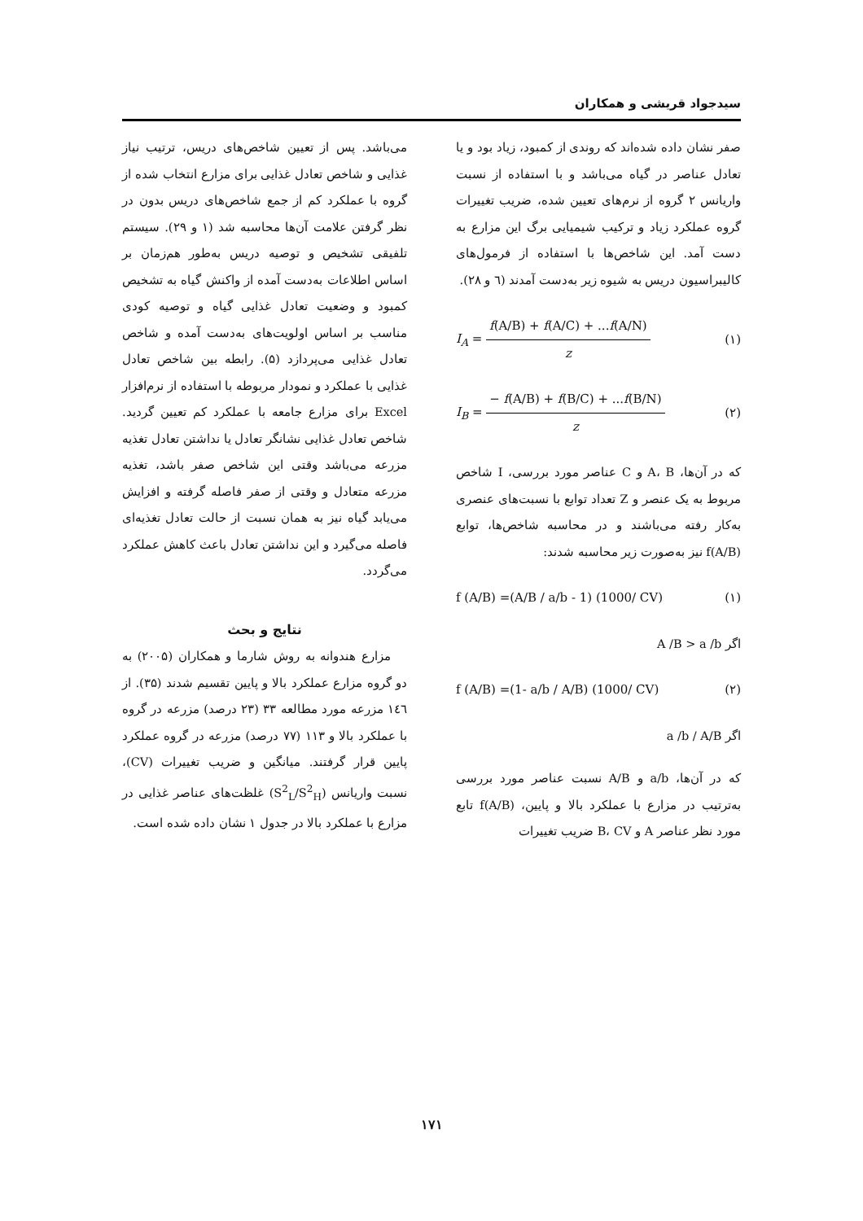سیدجواد قریشی و همکاران
صفر نشان داده شده‌اند که روندی از کمبود، زیاد بود و یا تعادل عناصر در گیاه می‌باشد و با استفاده از نسبت واریانس ۲ گروه از نرم‌های تعیین شده، ضریب تغییرات گروه عملکرد زیاد و ترکیب شیمیایی برگ این مزارع به دست آمد. این شاخص‌ها با استفاده از فرمول‌های کالیبراسیون دریس به شیوه زیر به‌دست آمدند (٦ و ٢٨).
I<sub>A</sub> = f(A/B) + f(A/C) + ...f(A/N) z (۱)
I<sub>B</sub> = − f(A/B) + f(B/C) + ...f(B/N) z (۲)
که در آن‌ها، A، B و C عناصر مورد بررسی، I شاخص مربوط به یک عنصر و Z تعداد توابع با نسبت‌های عنصری به‌کار رفته می‌باشند و در محاسبه شاخص‌ها، توابع f(A/B) نیز به‌صورت زیر محاسبه شدند:
f (A/B) =(A/B / a/b - 1) (1000/ CV) (۱)
اگر A /B > a /b
f (A/B) =(1- a/b / A/B) (1000/ CV) (۲)
اگر a /b / A/B
که در آن‌ها، a/b و A/B نسبت عناصر مورد بررسی به‌ترتیب در مزارع با عملکرد بالا و پایین، f(A/B) تابع مورد نظر عناصر A و B، CV ضریب تغییرات
می‌باشد. پس از تعیین شاخص‌های دریس، ترتیب نیاز غذایی و شاخص تعادل غذایی برای مزارع انتخاب شده از گروه با عملکرد کم از جمع شاخص‌های دریس بدون در نظر گرفتن علامت آن‌ها محاسبه شد (۱ و ۲۹). سیستم تلفیقی تشخیص و توصیه دریس به‌طور هم‌زمان بر اساس اطلاعات به‌دست آمده از واکنش گیاه به تشخیص کمبود و وضعیت تعادل غذایی گیاه و توصیه کودی مناسب بر اساس اولویت‌های به‌دست آمده و شاخص تعادل غذایی می‌پردازد (۵). رابطه بین شاخص تعادل غذایی با عملکرد و نمودار مربوطه با استفاده از نرم‌افزار Excel برای مزارع جامعه با عملکرد کم تعیین گردید. شاخص تعادل غذایی نشانگر تعادل یا نداشتن تعادل تغذیه مزرعه می‌باشد وقتی این شاخص صفر باشد، تغذیه مزرعه متعادل و وقتی از صفر فاصله گرفته و افزایش می‌یابد گیاه نیز به همان نسبت از حالت تعادل تغذیه‌ای فاصله می‌گیرد و این نداشتن تعادل باعث کاهش عملکرد می‌گردد.
نتایج و بحث
مزارع هندوانه به روش شارما و همکاران (۲۰۰۵) به دو گروه مزارع عملکرد بالا و پایین تقسیم شدند (۳۵). از ۱٤٦ مزرعه مورد مطالعه ۳۳ (۲۳ درصد) مزرعه در گروه با عملکرد بالا و ۱۱۳ (۷۷ درصد) مزرعه در گروه عملکرد پایین قرار گرفتند. میانگین و ضریب تغییرات (CV)، نسبت واریانس (S<sup>2</sup><sub>L</sub>/S<sup>2</sup><sub>H</sub>) غلظت‌های عناصر غذایی در مزارع با عملکرد بالا در جدول ۱ نشان داده شده است.
۱۷۱